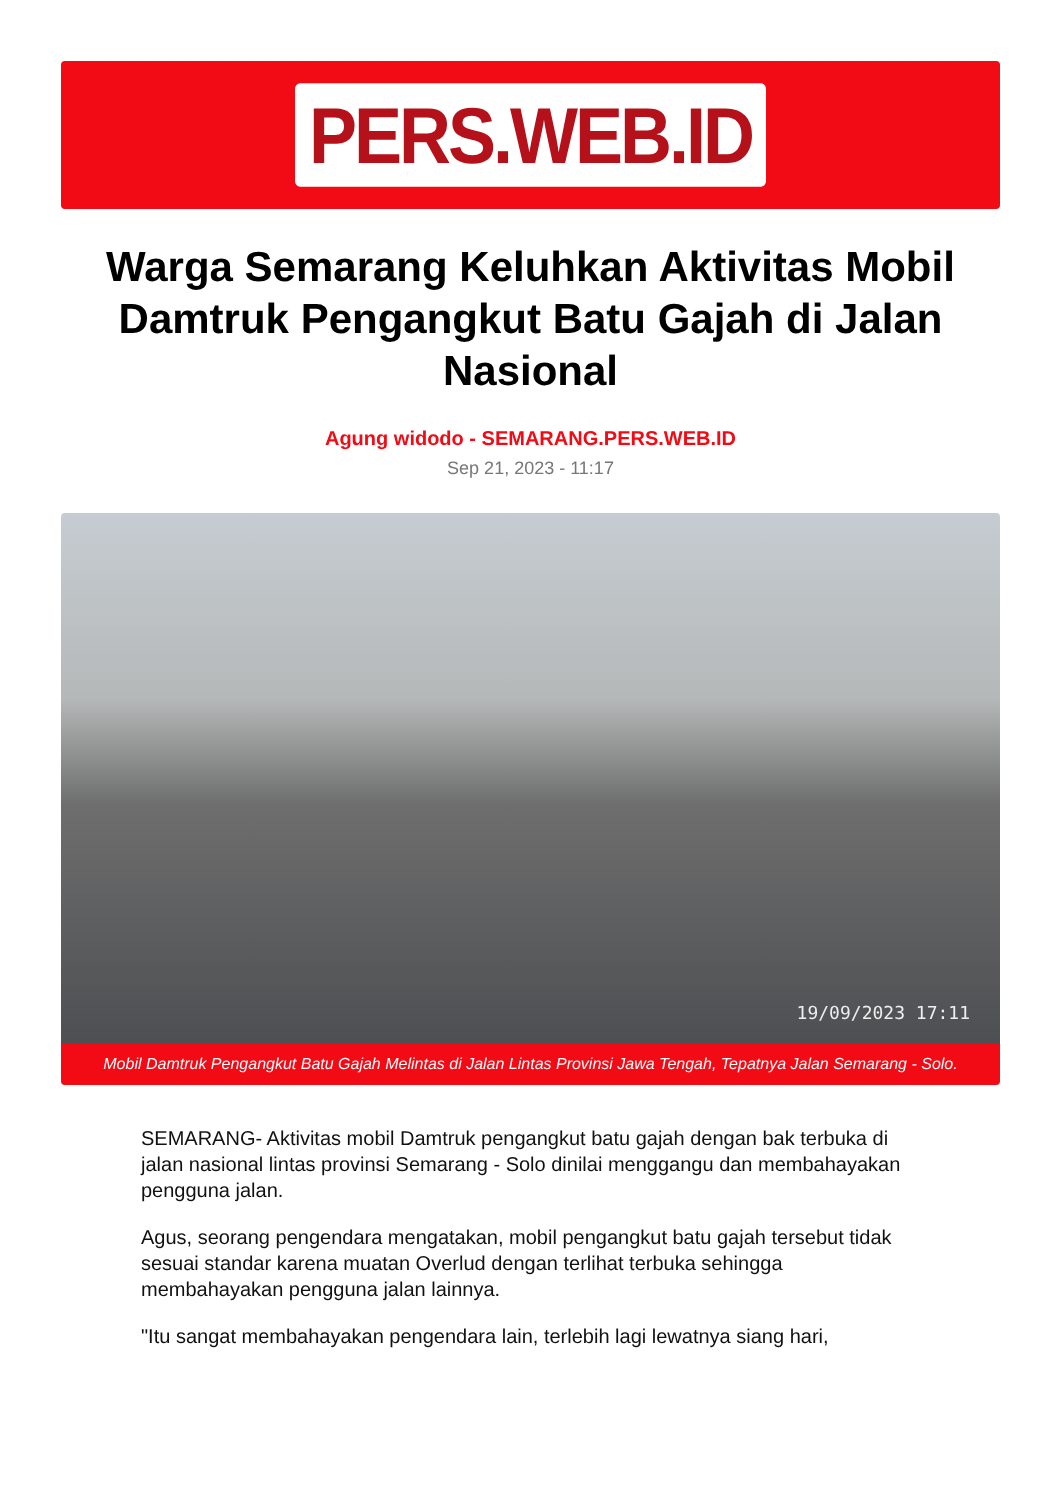PERS.WEB.ID
Warga Semarang Keluhkan Aktivitas Mobil Damtruk Pengangkut Batu Gajah di Jalan Nasional
Agung widodo - SEMARANG.PERS.WEB.ID
Sep 21, 2023 - 11:17
19/09/2023 17:11
Mobil Damtruk Pengangkut Batu Gajah Melintas di Jalan Lintas Provinsi Jawa Tengah, Tepatnya Jalan Semarang - Solo.
SEMARANG- Aktivitas mobil Damtruk pengangkut batu gajah dengan bak terbuka di jalan nasional lintas provinsi Semarang - Solo dinilai menggangu dan membahayakan pengguna jalan.
Agus, seorang pengendara mengatakan, mobil pengangkut batu gajah tersebut tidak sesuai standar karena muatan Overlud dengan terlihat terbuka sehingga membahayakan pengguna jalan lainnya.
"Itu sangat membahayakan pengendara lain, terlebih lagi lewatnya siang hari,